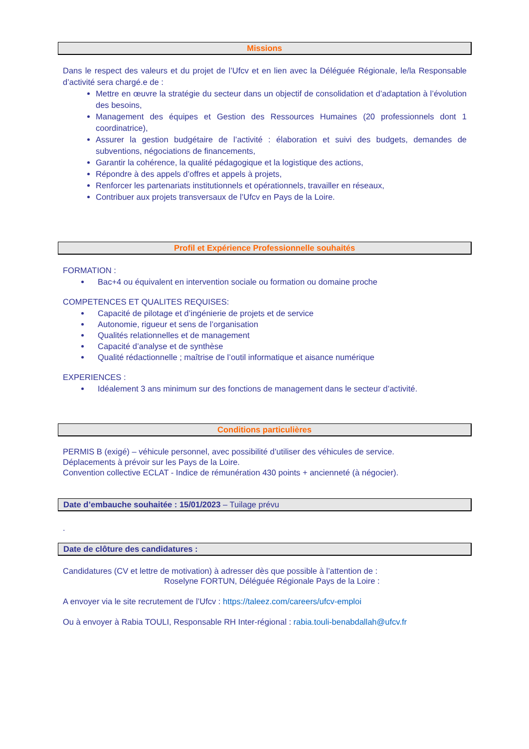Missions
Dans le respect des valeurs et du projet de l’Ufcv et en lien avec la Déléguée Régionale, le/la Responsable d’activité sera chargé.e de :
Mettre en œuvre la stratégie du secteur dans un objectif de consolidation et d’adaptation à l’évolution des besoins,
Management des équipes et Gestion des Ressources Humaines (20 professionnels dont 1 coordinatrice),
Assurer la gestion budgétaire de l’activité : élaboration et suivi des budgets, demandes de subventions, négociations de financements,
Garantir la cohérence, la qualité pédagogique et la logistique des actions,
Répondre à des appels d’offres et appels à projets,
Renforcer les partenariats institutionnels et opérationnels, travailler en réseaux,
Contribuer aux projets transversaux de l’Ufcv en Pays de la Loire.
Profil et Expérience Professionnelle souhaités
FORMATION :
Bac+4 ou équivalent en intervention sociale ou formation ou domaine proche
COMPETENCES ET QUALITES REQUISES:
Capacité de pilotage et d’ingénierie de projets et de service
Autonomie, rigueur et sens de l’organisation
Qualités relationnelles et de management
Capacité d’analyse et de synthèse
Qualité rédactionnelle ; maîtrise de l’outil informatique et aisance numérique
EXPERIENCES :
Idéalement 3 ans minimum sur des fonctions de management dans le secteur d’activité.
Conditions particulières
PERMIS B (exigé) – véhicule personnel, avec possibilité d’utiliser des véhicules de service.
Déplacements à prévoir sur les Pays de la Loire.
Convention collective ECLAT - Indice de rémunération 430 points + ancienneté (à négocier).
Date d’embauche souhaitée : 15/01/2023 – Tuilage prévu
.
Date de clôture des candidatures :
Candidatures (CV et lettre de motivation) à adresser dès que possible à l’attention de :
Roselyne FORTUN, Déléguée Régionale Pays de la Loire :
A envoyer via le site recrutement de l’Ufcv : https://taleez.com/careers/ufcv-emploi
Ou à envoyer à Rabia TOULI, Responsable RH Inter-régional : rabia.touli-benabdallah@ufcv.fr